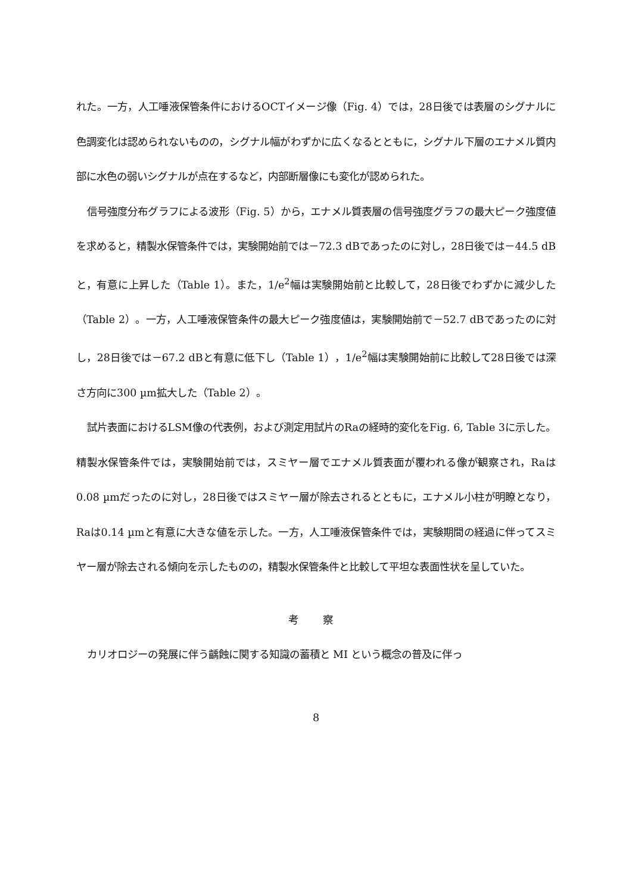れた。一方，人工唾液保管条件におけるOCTイメージ像（Fig. 4）では，28日後では表層のシグナルに色調変化は認められないものの，シグナル幅がわずかに広くなるとともに，シグナル下層のエナメル質内部に水色の弱いシグナルが点在するなど，内部断層像にも変化が認められた。
信号強度分布グラフによる波形（Fig. 5）から，エナメル質表層の信号強度グラフの最大ピーク強度値を求めると，精製水保管条件では，実験開始前では－72.3 dBであったのに対し，28日後では－44.5 dBと，有意に上昇した（Table 1）。また，1/e<sup>2</sup>幅は実験開始前と比較して，28日後でわずかに減少した（Table 2）。一方，人工唾液保管条件の最大ピーク強度値は，実験開始前で－52.7 dBであったのに対し，28日後では－67.2 dBと有意に低下し（Table 1），1/e<sup>2</sup>幅は実験開始前に比較して28日後では深さ方向に300 µm拡大した（Table 2）。
試片表面におけるLSM像の代表例，および測定用試片のRaの経時的変化をFig. 6, Table 3に示した。精製水保管条件では，実験開始前では，スミヤー層でエナメル質表面が覆われる像が観察され，Raは0.08 µmだったのに対し，28日後ではスミヤー層が除去されるとともに，エナメル小柱が明瞭となり，Raは0.14 µmと有意に大きな値を示した。一方，人工唾液保管条件では，実験期間の経過に伴ってスミヤー層が除去される傾向を示したものの，精製水保管条件と比較して平坦な表面性状を呈していた。
考 察
カリオロジーの発展に伴う齲蝕に関する知識の蓄積と MI という概念の普及に伴っ
8